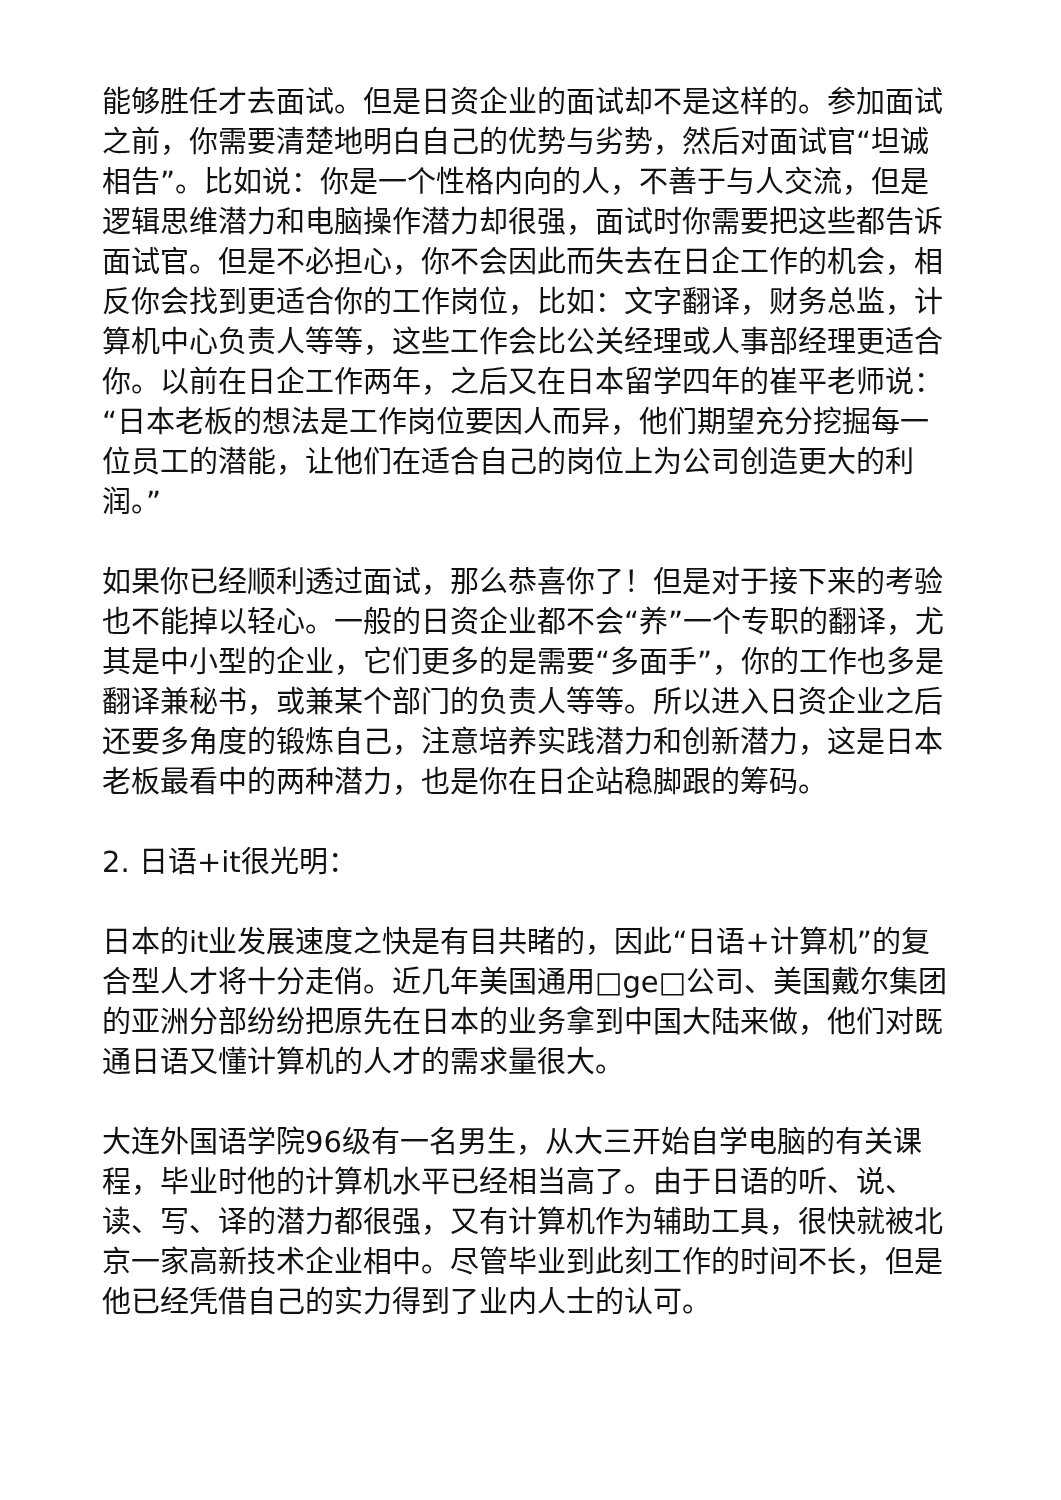能够胜任才去面试。但是日资企业的面试却不是这样的。参加面试之前，你需要清楚地明白自己的优势与劣势，然后对面试官“坦诚相告”。比如说：你是一个性格内向的人，不善于与人交流，但是逻辑思维潜力和电脑操作潜力却很强，面试时你需要把这些都告诉面试官。但是不必担心，你不会因此而失去在日企工作的机会，相反你会找到更适合你的工作岗位，比如：文字翻译，财务总监，计算机中心负责人等等，这些工作会比公关经理或人事部经理更适合你。以前在日企工作两年，之后又在日本留学四年的崔平老师说：“日本老板的想法是工作岗位要因人而异，他们期望充分挖掘每一位员工的潜能，让他们在适合自己的岗位上为公司创造更大的利润。”
如果你已经顺利透过面试，那么恭喜你了！但是对于接下来的考验也不能掉以轻心。一般的日资企业都不会“养”一个专职的翻译，尤其是中小型的企业，它们更多的是需要“多面手”，你的工作也多是翻译兼秘书，或兼某个部门的负责人等等。所以进入日资企业之后还要多角度的锻炼自己，注意培养实践潜力和创新潜力，这是日本老板最看中的两种潜力，也是你在日企站稳脚跟的筹码。
2. 日语+it很光明：
日本的it业发展速度之快是有目共睹的，因此“日语+计算机”的复合型人才将十分走俏。近几年美国通用□ge□公司、美国戴尔集团的亚洲分部纷纷把原先在日本的业务拿到中国大陆来做，他们对既通日语又懂计算机的人才的需求量很大。
大连外国语学院96级有一名男生，从大三开始自学电脑的有关课程，毕业时他的计算机水平已经相当高了。由于日语的听、说、读、写、译的潜力都很强，又有计算机作为辅助工具，很快就被北京一家高新技术企业相中。尽管毕业到此刻工作的时间不长，但是他已经凭借自己的实力得到了业内人士的认可。